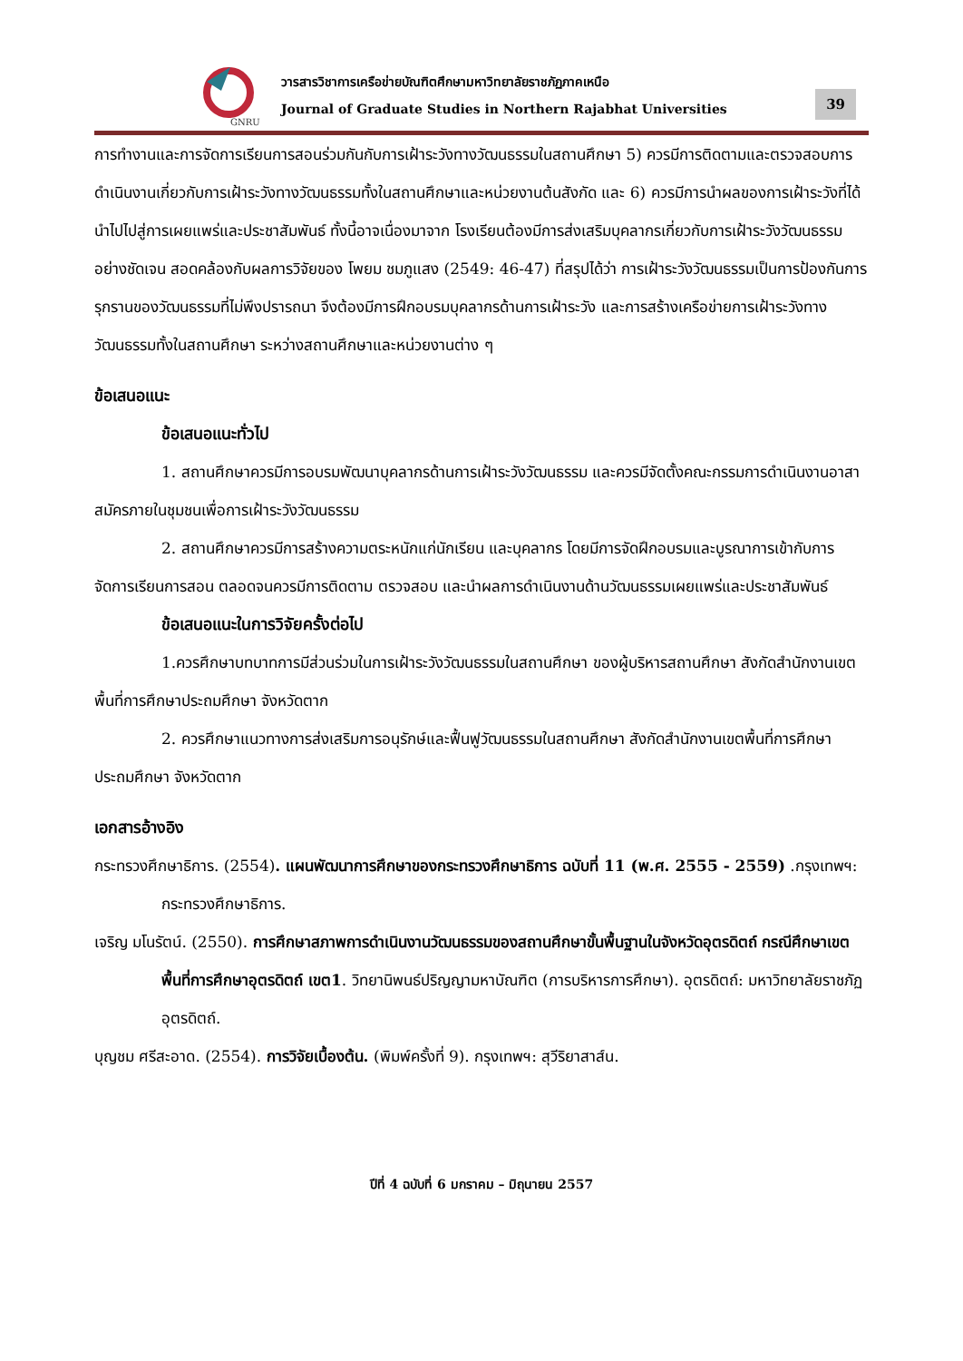GNRU
วารสารวิชาการเครือข่ายบัณฑิตศึกษามหาวิทยาลัยราชภัฏภาคเหนือ
Journal of Graduate Studies in Northern Rajabhat Universities
39
การทำงานและการจัดการเรียนการสอนร่วมกันกับการเฝ้าระวังทางวัฒนธรรมในสถานศึกษา 5) ควรมีการติดตามและตรวจสอบการดำเนินงานเกี่ยวกับการเฝ้าระวังทางวัฒนธรรมทั้งในสถานศึกษาและหน่วยงานต้นสังกัด และ 6) ควรมีการนำผลของการเฝ้าระวังที่ได้นำไปไปสู่การเผยแพร่และประชาสัมพันธ์ ทั้งนี้อาจเนื่องมาจาก โรงเรียนต้องมีการส่งเสริมบุคลากรเกี่ยวกับการเฝ้าระวังวัฒนธรรมอย่างชัดเจน สอดคล้องกับผลการวิจัยของ โพยม ชมภูแสง (2549: 46-47) ที่สรุปได้ว่า การเฝ้าระวังวัฒนธรรมเป็นการป้องกันการรุกรานของวัฒนธรรมที่ไม่พึงปรารถนา จึงต้องมีการฝึกอบรมบุคลากรด้านการเฝ้าระวัง และการสร้างเครือข่ายการเฝ้าระวังทางวัฒนธรรมทั้งในสถานศึกษา ระหว่างสถานศึกษาและหน่วยงานต่าง ๆ
ข้อเสนอแนะ
ข้อเสนอแนะทั่วไป
1. สถานศึกษาควรมีการอบรมพัฒนาบุคลากรด้านการเฝ้าระวังวัฒนธรรม และควรมีจัดตั้งคณะกรรมการดำเนินงานอาสาสมัครภายในชุมชนเพื่อการเฝ้าระวังวัฒนธรรม
2. สถานศึกษาควรมีการสร้างความตระหนักแก่นักเรียน และบุคลากร โดยมีการจัดฝึกอบรมและบูรณาการเข้ากับการจัดการเรียนการสอน ตลอดจนควรมีการติดตาม ตรวจสอบ และนำผลการดำเนินงานด้านวัฒนธรรมเผยแพร่และประชาสัมพันธ์
ข้อเสนอแนะในการวิจัยครั้งต่อไป
1.ควรศึกษาบทบาทการมีส่วนร่วมในการเฝ้าระวังวัฒนธรรมในสถานศึกษา ของผู้บริหารสถานศึกษา สังกัดสำนักงานเขตพื้นที่การศึกษาประถมศึกษา จังหวัดตาก
2. ควรศึกษาแนวทางการส่งเสริมการอนุรักษ์และฟื้นฟูวัฒนธรรมในสถานศึกษา สังกัดสำนักงานเขตพื้นที่การศึกษาประถมศึกษา จังหวัดตาก
เอกสารอ้างอิง
กระทรวงศึกษาธิการ. (2554). แผนพัฒนาการศึกษาของกระทรวงศึกษาธิการ ฉบับที่ 11 (พ.ศ. 2555 - 2559) .กรุงเทพฯ: กระทรวงศึกษาธิการ.
เจริญ มโนรัตน์. (2550). การศึกษาสภาพการดำเนินงานวัฒนธรรมของสถานศึกษาขั้นพื้นฐานในจังหวัดอุตรดิตถ์ กรณีศึกษาเขตพื้นที่การศึกษาอุตรดิตถ์ เขต1. วิทยานิพนธ์ปริญญามหาบัณฑิต (การบริหารการศึกษา). อุตรดิตถ์: มหาวิทยาลัยราชภัฏอุตรดิตถ์.
บุญชม ศรีสะอาด. (2554). การวิจัยเบื้องต้น. (พิมพ์ครั้งที่ 9). กรุงเทพฯ: สุวีริยาสาส์น.
ปีที่ 4 ฉบับที่ 6 มกราคม – มิถุนายน 2557